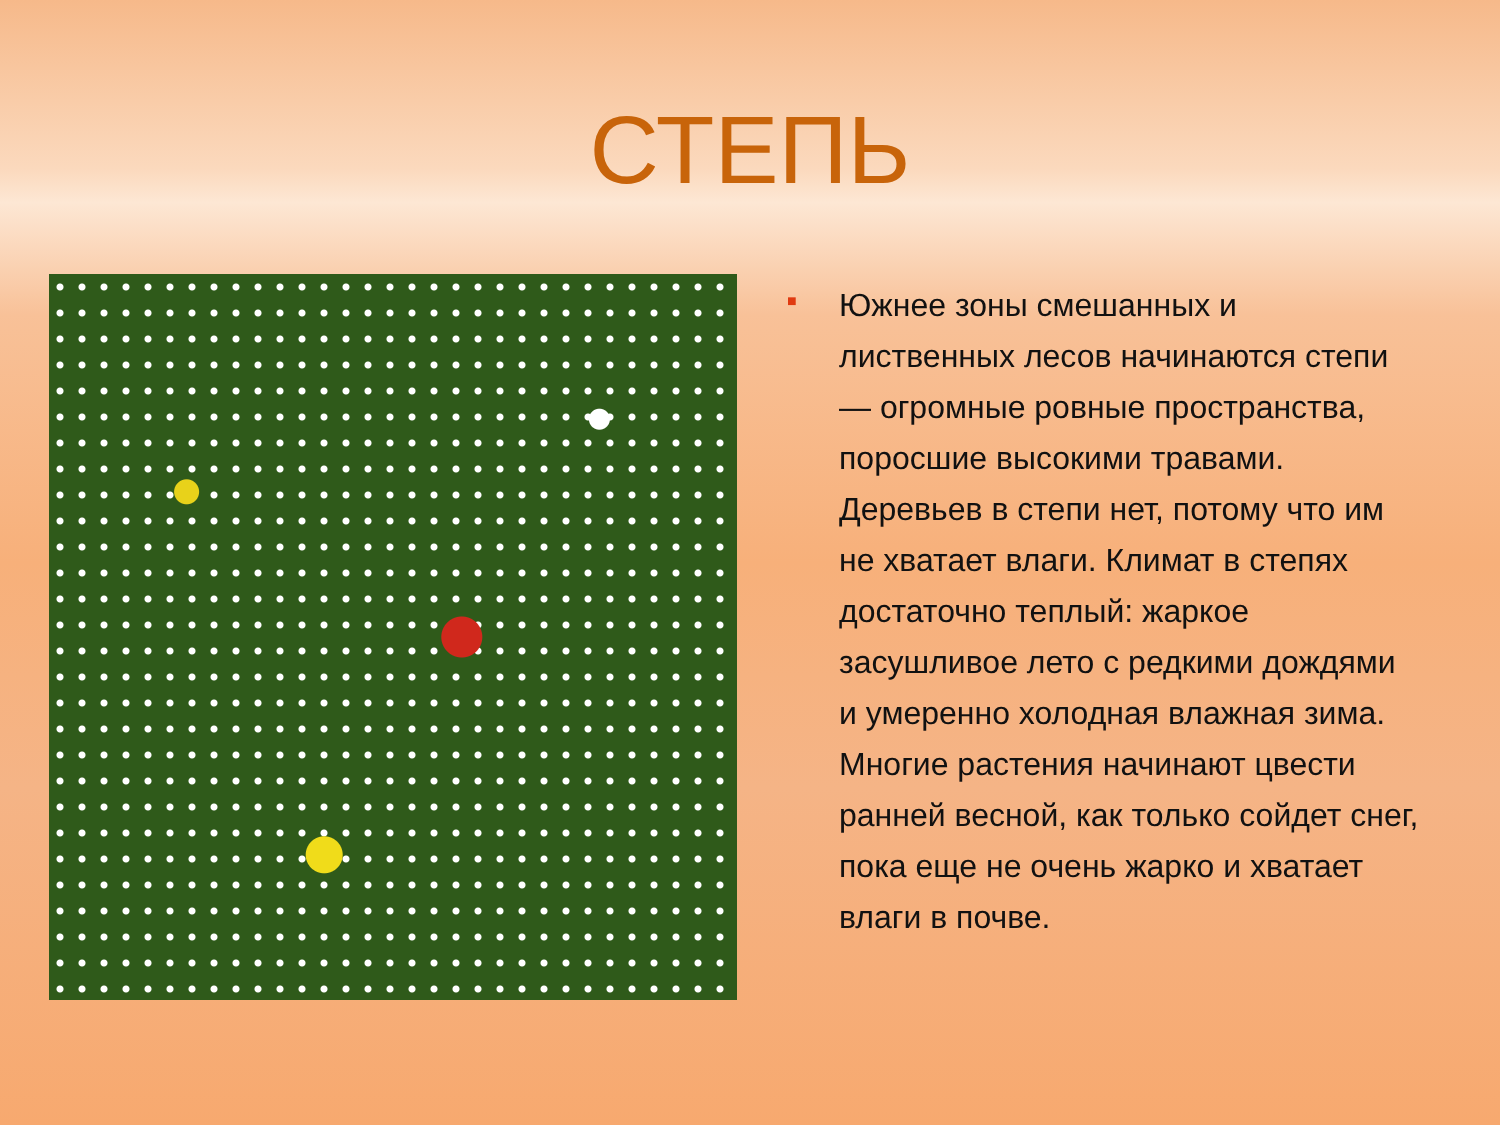СТЕПЬ
■
Южнее зоны смешанных и лиственных лесов начинаются степи — огромные ровные пространства, поросшие высокими травами. Деревьев в степи нет, потому что им не хватает влаги. Климат в степях достаточно теплый: жаркое засушливое лето с редкими дождями и умеренно холодная влажная зима. Многие растения начинают цвести ранней весной, как только сойдет снег, пока еще не очень жарко и хватает влаги в почве.